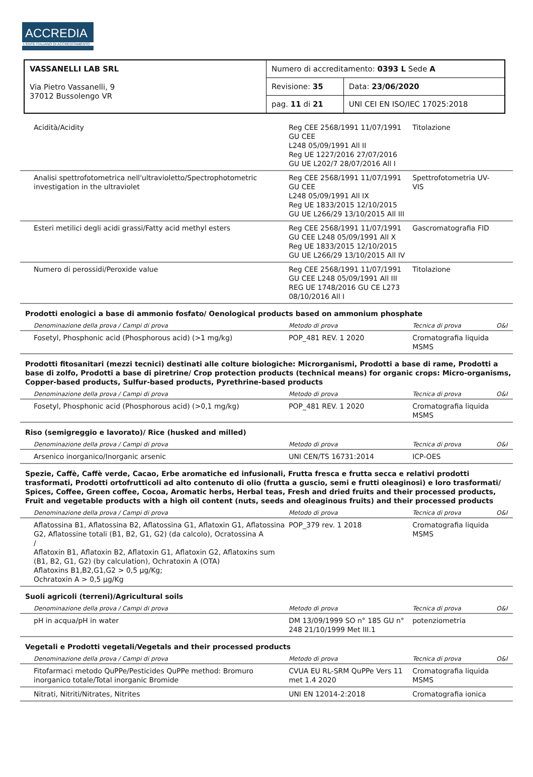ACCREDIA
L'ENTE ITALIANO DI ACCREDITAMENTO
| VASSANELLI LAB SRL Via Pietro Vassanelli, 9 37012 Bussolengo VR | Numero di accreditamento: 0393 L Sede A | |
| | Revisione: 35 | Data: 23/06/2020 |
| | pag. 11 di 21 | UNI CEI EN ISO/IEC 17025:2018 |
| Acidità/Acidity | Reg CEE 2568/1991 11/07/1991 GU CEE L248 05/09/1991 All II Reg UE 1227/2016 27/07/2016 GU UE L202/7 28/07/2016 All I | Titolazione | |
| Analisi spettrofotometrica nell'ultravioletto/Spectrophotometric investigation in the ultraviolet | Reg CEE 2568/1991 11/07/1991 GU CEE L248 05/09/1991 All IX Reg UE 1833/2015 12/10/2015 GU UE L266/29 13/10/2015 All III | Spettrofotometria UV-VIS | |
| Esteri metilici degli acidi grassi/Fatty acid methyl esters | Reg CEE 2568/1991 11/07/1991 GU CEE L248 05/09/1991 All X Reg UE 1833/2015 12/10/2015 GU UE L266/29 13/10/2015 All IV | Gascromatografia FID | |
| Numero di perossidi/Peroxide value | Reg CEE 2568/1991 11/07/1991 GU CEE L248 05/09/1991 All III REG UE 1748/2016 GU CE L273 08/10/2016 All I | Titolazione | |
| Prodotti enologici a base di ammonio fosfato/ Oenological products based on ammonium phosphate | | | |
| Denominazione della prova / Campi di prova | Metodo di prova | Tecnica di prova | O&I |
| Fosetyl, Phosphonic acid (Phosphorous acid) (>1 mg/kg) | POP_481 REV. 1 2020 | Cromatografia liquida MSMS | |
| Prodotti fitosanitari (mezzi tecnici) destinati alle colture biologiche: Microrganismi, Prodotti a base di rame, Prodotti a base di zolfo, Prodotti a base di piretrine/ Crop protection products (technical means) for organic crops: Micro-organisms, Copper-based products, Sulfur-based products, Pyrethrine-based products | | | |
| Denominazione della prova / Campi di prova | Metodo di prova | Tecnica di prova | O&I |
| Fosetyl, Phosphonic acid (Phosphorous acid) (>0,1 mg/kg) | POP_481 REV. 1 2020 | Cromatografia liquida MSMS | |
| Riso (semigreggio e lavorato)/ Rice (husked and milled) | | | |
| Denominazione della prova / Campi di prova | Metodo di prova | Tecnica di prova | O&I |
| Arsenico inorganico/Inorganic arsenic | UNI CEN/TS 16731:2014 | ICP-OES | |
| Spezie, Caffè, Caffè verde, Cacao, Erbe aromatiche ed infusionali, Frutta fresca e frutta secca e relativi prodotti trasformati, Prodotti ortofrutticoli ad alto contenuto di olio (frutta a guscio, semi e frutti oleaginosi) e loro trasformati/ Spices, Coffee, Green coffee, Cocoa, Aromatic herbs, Herbal teas, Fresh and dried fruits and their processed products, Fruit and vegetable products with a high oil content (nuts, seeds and oleaginous fruits) and their processed products | | | |
| Denominazione della prova / Campi di prova | Metodo di prova | Tecnica di prova | O&I |
| Aflatossina B1, Aflatossina B2, Aflatossina G1, Aflatoxin G1, Aflatossina G2, Aflatossine totali (B1, B2, G1, G2) (da calcolo), Ocratossina A / Aflatoxin B1, Aflatoxin B2, Aflatoxin G1, Aflatoxin G2, Aflatoxins sum (B1, B2, G1, G2) (by calculation), Ochratoxin A (OTA) Aflatoxins B1,B2,G1,G2 > 0,5 µg/Kg; Ochratoxin A > 0,5 µg/Kg | POP_379 rev. 1 2018 | Cromatografia liquida MSMS | |
| Suoli agricoli (terreni)/Agricultural soils | | | |
| Denominazione della prova / Campi di prova | Metodo di prova | Tecnica di prova | O&I |
| pH in acqua/pH in water | DM 13/09/1999 SO n° 185 GU n° 248 21/10/1999 Met III.1 | potenziometria | |
| Vegetali e Prodotti vegetali/Vegetals and their processed products | | | |
| Denominazione della prova / Campi di prova | Metodo di prova | Tecnica di prova | O&I |
| Fitofarmaci metodo QuPPe/Pesticides QuPPe method: Bromuro inorganico totale/Total inorganic Bromide | CVUA EU RL-SRM QuPPe Vers 11 met 1.4 2020 | Cromatografia liquida MSMS | |
| Nitrati, Nitriti/Nitrates, Nitrites | UNI EN 12014-2:2018 | Cromatografia ionica | |